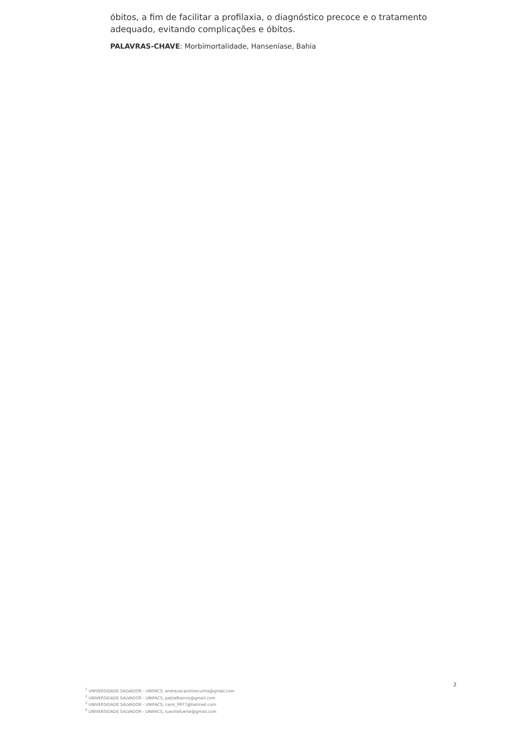óbitos, a fim de facilitar a profilaxia, o diagnóstico precoce e o tratamento adequado, evitando complicações e óbitos.
PALAVRAS-CHAVE: Morbimortalidade, Hanseníase, Bahia
2
<sup>1</sup> UNIVERSIDADE SALVADOR - UNIFACS, andrezacarolinecunha@gmail.com
<sup>2</sup> UNIVERSIDADE SALVADOR - UNIFACS, pablafbarros@gmail.com
<sup>3</sup> UNIVERSIDADE SALVADOR - UNIFACS, carol_9977@hotmail.com
<sup>4</sup> UNIVERSIDADE SALVADOR - UNIFACS, luavillafuerte@gmail.com